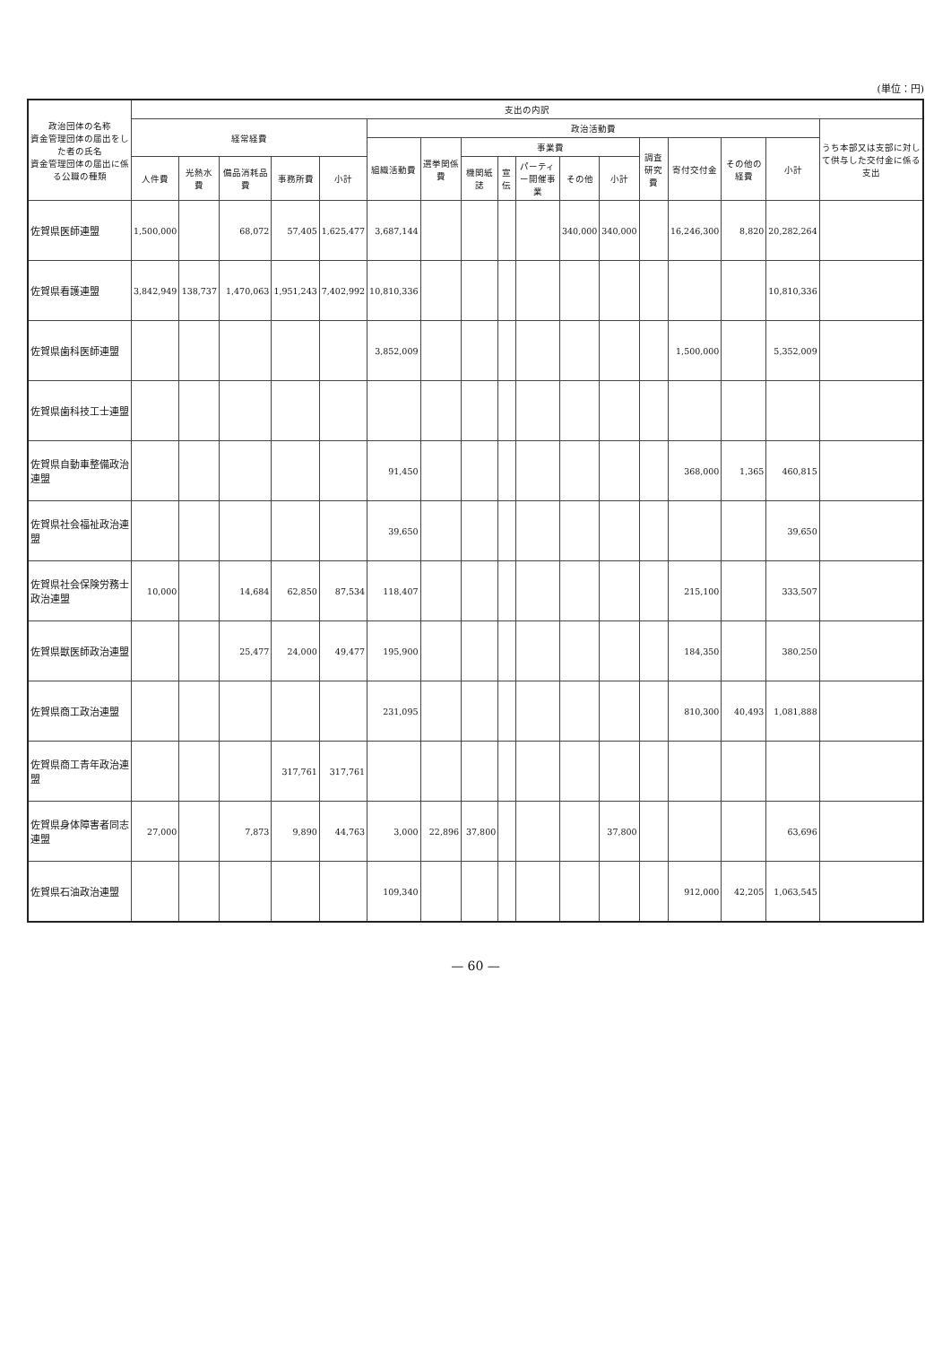(単位：円)
| 政治団体の名称 資金管理団体の届出をした者の氏名 資金管理団体の届出に係る公職の種類 | 支出の内訳 | | | | | | | | | | | | | | | | |
| --- | --- | --- | --- | --- | --- | --- | --- | --- | --- | --- | --- | --- | --- | --- | --- | --- | --- |
| | 経常経費 | | | | | 政治活動費 | | | | | | | | | | | うち本部又は支部に対して供与した交付金に係る支出 |
| | | | | | | 組織活動費 | 選挙関係費 | 事業費 | | | | | 調査研究費 | 寄付交付金 | その他の経費 | 小計 | |
| | 人件費 | 光熱水費 | 備品消耗品費 | 事務所費 | 小計 | | | 機関紙誌 | 宣伝 | パーティー開催事業 | その他 | 小計 | | | | | |
| 佐賀県医師連盟 | 1,500,000 | | 68,072 | 57,405 | 1,625,477 | 3,687,144 | | | | | 340,000 | 340,000 | | 16,246,300 | 8,820 | 20,282,264 | |
| 佐賀県看護連盟 | 3,842,949 | 138,737 | 1,470,063 | 1,951,243 | 7,402,992 | 10,810,336 | | | | | | | | | | 10,810,336 | |
| 佐賀県歯科医師連盟 | | | | | | 3,852,009 | | | | | | | | 1,500,000 | | 5,352,009 | |
| 佐賀県歯科技工士連盟 | | | | | | | | | | | | | | | | | |
| 佐賀県自動車整備政治連盟 | | | | | | 91,450 | | | | | | | | 368,000 | 1,365 | 460,815 | |
| 佐賀県社会福祉政治連盟 | | | | | | 39,650 | | | | | | | | | | 39,650 | |
| 佐賀県社会保険労務士政治連盟 | 10,000 | | 14,684 | 62,850 | 87,534 | 118,407 | | | | | | | | 215,100 | | 333,507 | |
| 佐賀県獣医師政治連盟 | | | 25,477 | 24,000 | 49,477 | 195,900 | | | | | | | | 184,350 | | 380,250 | |
| 佐賀県商工政治連盟 | | | | | | 231,095 | | | | | | | | 810,300 | 40,493 | 1,081,888 | |
| 佐賀県商工青年政治連盟 | | | | 317,761 | 317,761 | | | | | | | | | | | | |
| 佐賀県身体障害者同志連盟 | 27,000 | | 7,873 | 9,890 | 44,763 | 3,000 | 22,896 | 37,800 | | | | 37,800 | | | | 63,696 | |
| 佐賀県石油政治連盟 | | | | | | 109,340 | | | | | | | | 912,000 | 42,205 | 1,063,545 | |
— 60 —